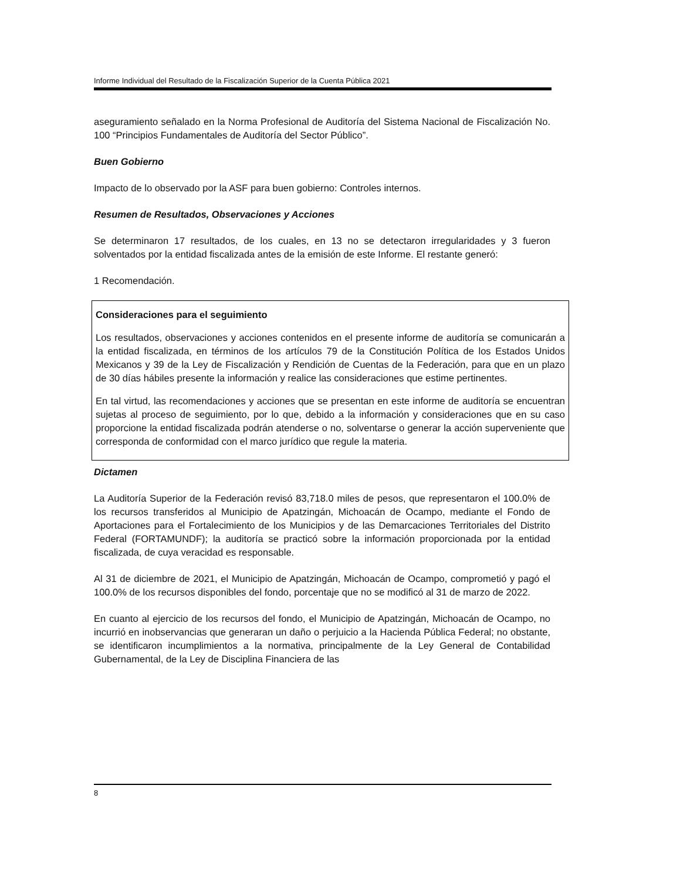Informe Individual del Resultado de la Fiscalización Superior de la Cuenta Pública 2021
aseguramiento señalado en la Norma Profesional de Auditoría del Sistema Nacional de Fiscalización No. 100 “Principios Fundamentales de Auditoría del Sector Público”.
Buen Gobierno
Impacto de lo observado por la ASF para buen gobierno: Controles internos.
Resumen de Resultados, Observaciones y Acciones
Se determinaron 17 resultados, de los cuales, en 13 no se detectaron irregularidades y 3 fueron solventados por la entidad fiscalizada antes de la emisión de este Informe. El restante generó:
1 Recomendación.
Consideraciones para el seguimiento
Los resultados, observaciones y acciones contenidos en el presente informe de auditoría se comunicarán a la entidad fiscalizada, en términos de los artículos 79 de la Constitución Política de los Estados Unidos Mexicanos y 39 de la Ley de Fiscalización y Rendición de Cuentas de la Federación, para que en un plazo de 30 días hábiles presente la información y realice las consideraciones que estime pertinentes.
En tal virtud, las recomendaciones y acciones que se presentan en este informe de auditoría se encuentran sujetas al proceso de seguimiento, por lo que, debido a la información y consideraciones que en su caso proporcione la entidad fiscalizada podrán atenderse o no, solventarse o generar la acción superveniente que corresponda de conformidad con el marco jurídico que regule la materia.
Dictamen
La Auditoría Superior de la Federación revisó 83,718.0 miles de pesos, que representaron el 100.0% de los recursos transferidos al Municipio de Apatzingán, Michoacán de Ocampo, mediante el Fondo de Aportaciones para el Fortalecimiento de los Municipios y de las Demarcaciones Territoriales del Distrito Federal (FORTAMUNDF); la auditoría se practicó sobre la información proporcionada por la entidad fiscalizada, de cuya veracidad es responsable.
Al 31 de diciembre de 2021, el Municipio de Apatzingán, Michoacán de Ocampo, comprometió y pagó el 100.0% de los recursos disponibles del fondo, porcentaje que no se modificó al 31 de marzo de 2022.
En cuanto al ejercicio de los recursos del fondo, el Municipio de Apatzingán, Michoacán de Ocampo, no incurrió en inobservancias que generaran un daño o perjuicio a la Hacienda Pública Federal; no obstante, se identificaron incumplimientos a la normativa, principalmente de la Ley General de Contabilidad Gubernamental, de la Ley de Disciplina Financiera de las
8